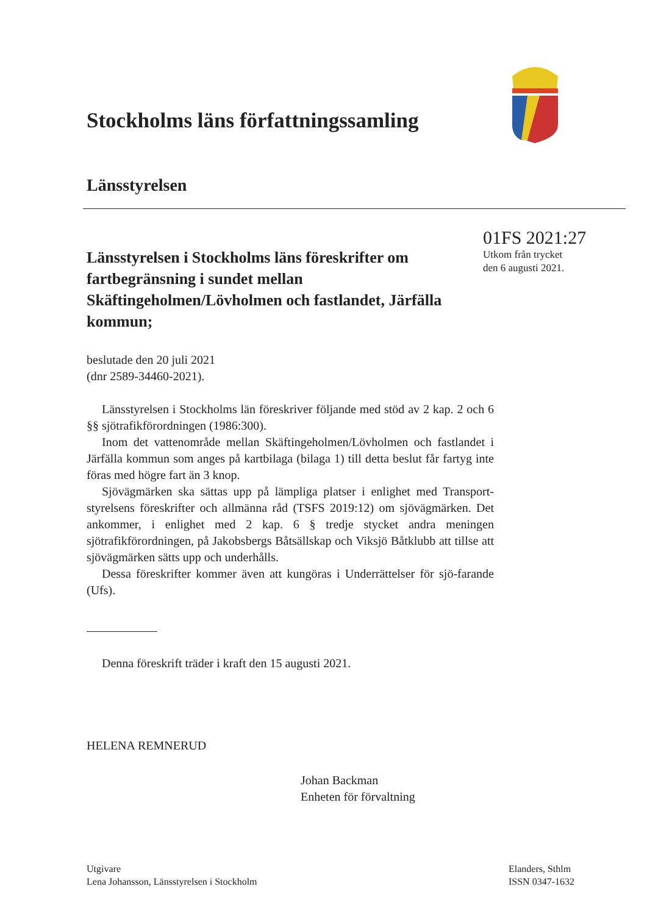Stockholms läns författningssamling
Länsstyrelsen
Länsstyrelsen i Stockholms läns föreskrifter om fartbegränsning i sundet mellan Skäftingeholmen/Lövholmen och fastlandet, Järfälla kommun;
01FS 2021:27
Utkom från trycket
den 6 augusti 2021.
beslutade den 20 juli 2021
(dnr 2589-34460-2021).
Länsstyrelsen i Stockholms län föreskriver följande med stöd av 2 kap. 2 och 6 §§ sjötrafikförordningen (1986:300).
Inom det vattenområde mellan Skäftingeholmen/Lövholmen och fastlandet i Järfälla kommun som anges på kartbilaga (bilaga 1) till detta beslut får fartyg inte föras med högre fart än 3 knop.
Sjövägmärken ska sättas upp på lämpliga platser i enlighet med Transport-styrelsens föreskrifter och allmänna råd (TSFS 2019:12) om sjövägmärken. Det ankommer, i enlighet med 2 kap. 6 § tredje stycket andra meningen sjötrafikförordningen, på Jakobsbergs Båtsällskap och Viksjö Båtklubb att tillse att sjövägmärken sätts upp och underhålls.
Dessa föreskrifter kommer även att kungöras i Underrättelser för sjö-farande (Ufs).
Denna föreskrift träder i kraft den 15 augusti 2021.
HELENA REMNERUD
Johan Backman
Enheten för förvaltning
Utgivare
Lena Johansson, Länsstyrelsen i Stockholm
Elanders, Sthlm
ISSN 0347-1632